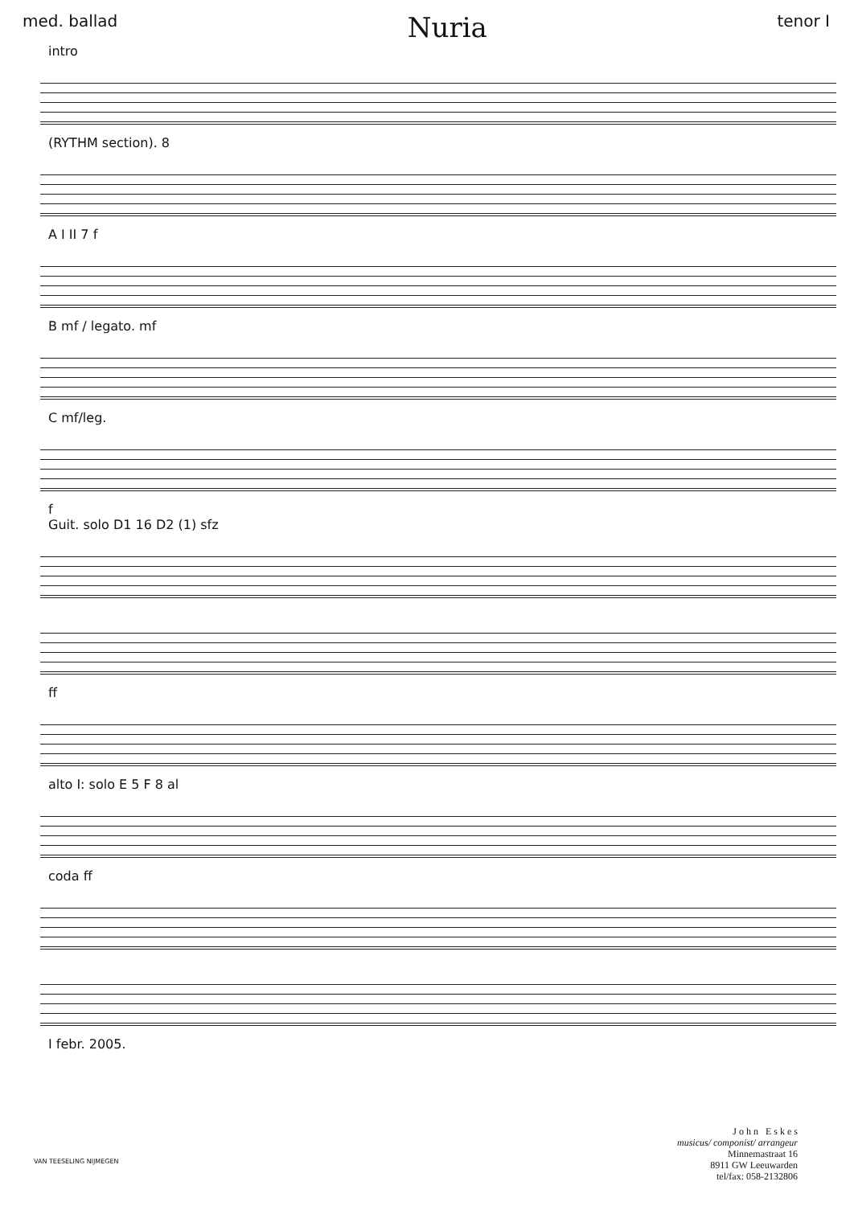med. ballad Nuria tenor I
intro
(RYTHM section). 8
A I II 7 f
B mf / legato. mf
C mf/leg.
f
Guit. solo D1 16 D2 (1) sfz
ff
alto I: solo E 5 F 8 al
coda ff
I febr. 2005.
J o h n E s k e s
musicus/ componist/ arrangeur
Minnemastraat 16
8911 GW Leeuwarden
tel/fax: 058-2132806
VAN TEESELING NIJMEGEN